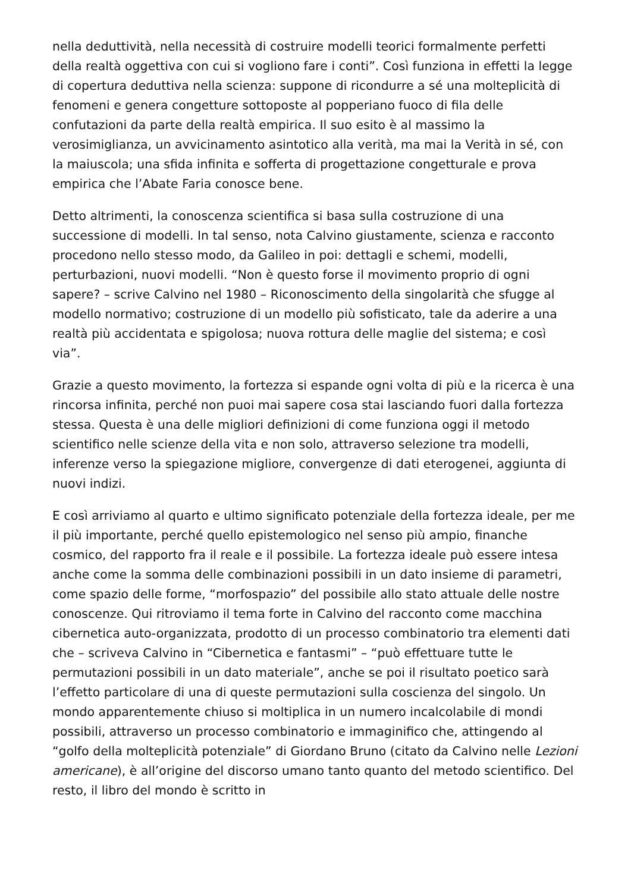nella deduttività, nella necessità di costruire modelli teorici formalmente perfetti della realtà oggettiva con cui si vogliono fare i conti”. Così funziona in effetti la legge di copertura deduttiva nella scienza: suppone di ricondurre a sé una molteplicità di fenomeni e genera congetture sottoposte al popperiano fuoco di fila delle confutazioni da parte della realtà empirica. Il suo esito è al massimo la verosimiglianza, un avvicinamento asintotico alla verità, ma mai la Verità in sé, con la maiuscola; una sfida infinita e sofferta di progettazione congetturale e prova empirica che l’Abate Faria conosce bene.
Detto altrimenti, la conoscenza scientifica si basa sulla costruzione di una successione di modelli. In tal senso, nota Calvino giustamente, scienza e racconto procedono nello stesso modo, da Galileo in poi: dettagli e schemi, modelli, perturbazioni, nuovi modelli. “Non è questo forse il movimento proprio di ogni sapere? – scrive Calvino nel 1980 – Riconoscimento della singolarità che sfugge al modello normativo; costruzione di un modello più sofisticato, tale da aderire a una realtà più accidentata e spigolosa; nuova rottura delle maglie del sistema; e così via”.
Grazie a questo movimento, la fortezza si espande ogni volta di più e la ricerca è una rincorsa infinita, perché non puoi mai sapere cosa stai lasciando fuori dalla fortezza stessa. Questa è una delle migliori definizioni di come funziona oggi il metodo scientifico nelle scienze della vita e non solo, attraverso selezione tra modelli, inferenze verso la spiegazione migliore, convergenze di dati eterogenei, aggiunta di nuovi indizi.
E così arriviamo al quarto e ultimo significato potenziale della fortezza ideale, per me il più importante, perché quello epistemologico nel senso più ampio, finanche cosmico, del rapporto fra il reale e il possibile. La fortezza ideale può essere intesa anche come la somma delle combinazioni possibili in un dato insieme di parametri, come spazio delle forme, “morfospazio” del possibile allo stato attuale delle nostre conoscenze. Qui ritroviamo il tema forte in Calvino del racconto come macchina cibernetica auto-organizzata, prodotto di un processo combinatorio tra elementi dati che – scriveva Calvino in “Cibernetica e fantasmi” – “può effettuare tutte le permutazioni possibili in un dato materiale”, anche se poi il risultato poetico sarà l’effetto particolare di una di queste permutazioni sulla coscienza del singolo. Un mondo apparentemente chiuso si moltiplica in un numero incalcolabile di mondi possibili, attraverso un processo combinatorio e immaginifico che, attingendo al “golfo della molteplicità potenziale” di Giordano Bruno (citato da Calvino nelle Lezioni americane), è all’origine del discorso umano tanto quanto del metodo scientifico. Del resto, il libro del mondo è scritto in